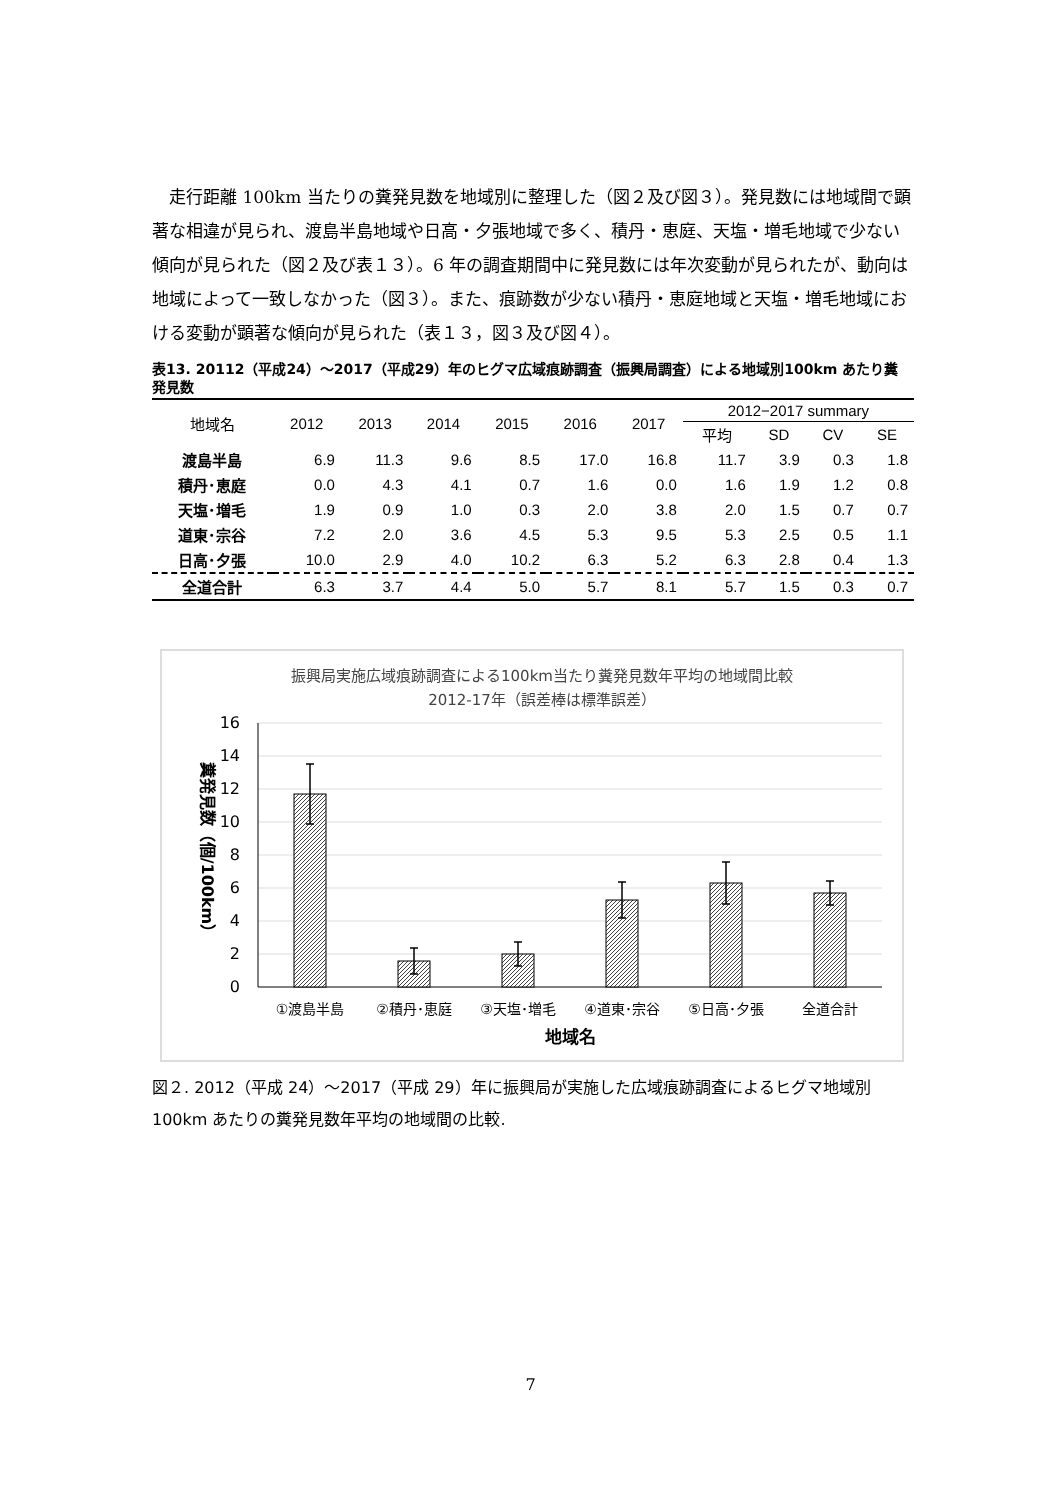走行距離 100km 当たりの糞発見数を地域別に整理した（図２及び図３）。発見数には地域間で顕著な相違が見られ、渡島半島地域や日高・夕張地域で多く、積丹・恵庭、天塩・増毛地域で少ない傾向が見られた（図２及び表１３）。6 年の調査期間中に発見数には年次変動が見られたが、動向は地域によって一致しなかった（図３）。また、痕跡数が少ない積丹・恵庭地域と天塩・増毛地域における変動が顕著な傾向が見られた（表１３，図３及び図４）。
表13. 20112（平成24）～2017（平成29）年のヒグマ広域痕跡調査（振興局調査）による地域別100km あたり糞発見数
| 地域名 | 2012 | 2013 | 2014 | 2015 | 2016 | 2017 | 2012−2017 summary | | | |
| --- | --- | --- | --- | --- | --- | --- | --- | --- | --- | --- |
| | | | | | | | 平均 | SD | CV | SE |
| 渡島半島 | 6.9 | 11.3 | 9.6 | 8.5 | 17.0 | 16.8 | 11.7 | 3.9 | 0.3 | 1.8 |
| 積丹･恵庭 | 0.0 | 4.3 | 4.1 | 0.7 | 1.6 | 0.0 | 1.6 | 1.9 | 1.2 | 0.8 |
| 天塩･増毛 | 1.9 | 0.9 | 1.0 | 0.3 | 2.0 | 3.8 | 2.0 | 1.5 | 0.7 | 0.7 |
| 道東･宗谷 | 7.2 | 2.0 | 3.6 | 4.5 | 5.3 | 9.5 | 5.3 | 2.5 | 0.5 | 1.1 |
| 日高･夕張 | 10.0 | 2.9 | 4.0 | 10.2 | 6.3 | 5.2 | 6.3 | 2.8 | 0.4 | 1.3 |
| 全道合計 | 6.3 | 3.7 | 4.4 | 5.0 | 5.7 | 8.1 | 5.7 | 1.5 | 0.3 | 0.7 |
振興局実施広域痕跡調査による100km当たり糞発見数年平均の地域間比較
2012-17年（誤差棒は標準誤差）
16
14
12
10
8
6
4
2
0
糞発見数（個/100km）
①渡島半島
②積丹･恵庭
③天塩･増毛
④道東･宗谷
⑤日高･夕張
全道合計
地域名
図２. 2012（平成 24）～2017（平成 29）年に振興局が実施した広域痕跡調査によるヒグマ地域別 100km あたりの糞発見数年平均の地域間の比較.
7